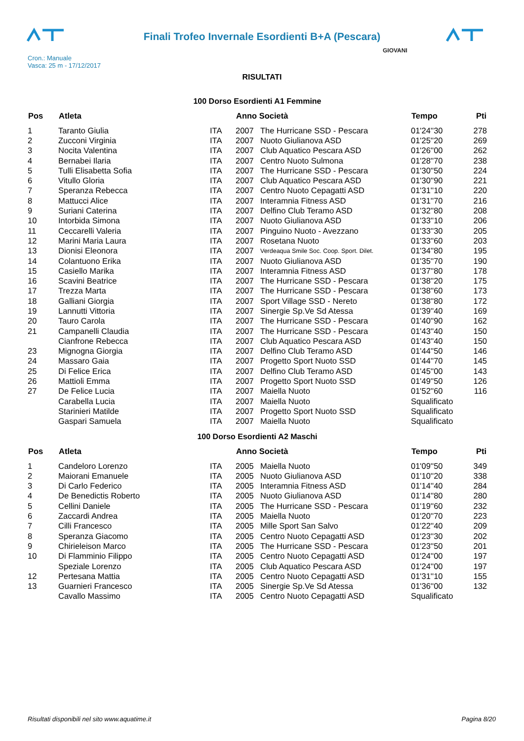Finali Trofeo Invernale Esordienti B+A (Pescara)
Cron.: Manuale
Vasca: 25 m - 17/12/2017
GIOVANI
RISULTATI
100 Dorso Esordienti A1 Femmine
| Pos | Atleta | | Anno Società | | Tempo | Pti |
| --- | --- | --- | --- | --- | --- | --- |
| 1 | Taranto Giulia | ITA | 2007 | The Hurricane SSD - Pescara | 01'24''30 | 278 |
| 2 | Zucconi Virginia | ITA | 2007 | Nuoto Giulianova ASD | 01'25''20 | 269 |
| 3 | Nocita Valentina | ITA | 2007 | Club Aquatico Pescara ASD | 01'26''00 | 262 |
| 4 | Bernabei Ilaria | ITA | 2007 | Centro Nuoto Sulmona | 01'28''70 | 238 |
| 5 | Tulli Elisabetta Sofia | ITA | 2007 | The Hurricane SSD - Pescara | 01'30''50 | 224 |
| 6 | Vitullo Gloria | ITA | 2007 | Club Aquatico Pescara ASD | 01'30''90 | 221 |
| 7 | Speranza Rebecca | ITA | 2007 | Centro Nuoto Cepagatti ASD | 01'31''10 | 220 |
| 8 | Mattucci Alice | ITA | 2007 | Interamnia Fitness ASD | 01'31''70 | 216 |
| 9 | Suriani Caterina | ITA | 2007 | Delfino Club Teramo ASD | 01'32''80 | 208 |
| 10 | Intorbida Simona | ITA | 2007 | Nuoto Giulianova ASD | 01'33''10 | 206 |
| 11 | Ceccarelli Valeria | ITA | 2007 | Pinguino Nuoto - Avezzano | 01'33''30 | 205 |
| 12 | Marini Maria Laura | ITA | 2007 | Rosetana Nuoto | 01'33''60 | 203 |
| 13 | Dionisi Eleonora | ITA | 2007 | Verdeaqua Smile Soc. Coop. Sport. Dilet. | 01'34''80 | 195 |
| 14 | Colantuono Erika | ITA | 2007 | Nuoto Giulianova ASD | 01'35''70 | 190 |
| 15 | Casiello Marika | ITA | 2007 | Interamnia Fitness ASD | 01'37''80 | 178 |
| 16 | Scavini Beatrice | ITA | 2007 | The Hurricane SSD - Pescara | 01'38''20 | 175 |
| 17 | Trezza Marta | ITA | 2007 | The Hurricane SSD - Pescara | 01'38''60 | 173 |
| 18 | Galliani Giorgia | ITA | 2007 | Sport Village SSD - Nereto | 01'38''80 | 172 |
| 19 | Lannutti Vittoria | ITA | 2007 | Sinergie Sp.Ve Sd Atessa | 01'39''40 | 169 |
| 20 | Tauro Carola | ITA | 2007 | The Hurricane SSD - Pescara | 01'40''90 | 162 |
| 21 | Campanelli Claudia | ITA | 2007 | The Hurricane SSD - Pescara | 01'43''40 | 150 |
| | Cianfrone Rebecca | ITA | 2007 | Club Aquatico Pescara ASD | 01'43''40 | 150 |
| 23 | Mignogna Giorgia | ITA | 2007 | Delfino Club Teramo ASD | 01'44''50 | 146 |
| 24 | Massaro Gaia | ITA | 2007 | Progetto Sport Nuoto SSD | 01'44''70 | 145 |
| 25 | Di Felice Erica | ITA | 2007 | Delfino Club Teramo ASD | 01'45''00 | 143 |
| 26 | Mattioli Emma | ITA | 2007 | Progetto Sport Nuoto SSD | 01'49''50 | 126 |
| 27 | De Felice Lucia | ITA | 2007 | Maiella Nuoto | 01'52''60 | 116 |
| | Carabella Lucia | ITA | 2007 | Maiella Nuoto | Squalificato | |
| | Starinieri Matilde | ITA | 2007 | Progetto Sport Nuoto SSD | Squalificato | |
| | Gaspari Samuela | ITA | 2007 | Maiella Nuoto | Squalificato | |
100 Dorso Esordienti A2 Maschi
| Pos | Atleta | | Anno Società | | Tempo | Pti |
| --- | --- | --- | --- | --- | --- | --- |
| 1 | Candeloro Lorenzo | ITA | 2005 | Maiella Nuoto | 01'09''50 | 349 |
| 2 | Maiorani Emanuele | ITA | 2005 | Nuoto Giulianova ASD | 01'10''20 | 338 |
| 3 | Di Carlo Federico | ITA | 2005 | Interamnia Fitness ASD | 01'14''40 | 284 |
| 4 | De Benedictis Roberto | ITA | 2005 | Nuoto Giulianova ASD | 01'14''80 | 280 |
| 5 | Cellini Daniele | ITA | 2005 | The Hurricane SSD - Pescara | 01'19''60 | 232 |
| 6 | Zaccardi Andrea | ITA | 2005 | Maiella Nuoto | 01'20''70 | 223 |
| 7 | Cilli Francesco | ITA | 2005 | Mille Sport San Salvo | 01'22''40 | 209 |
| 8 | Speranza Giacomo | ITA | 2005 | Centro Nuoto Cepagatti ASD | 01'23''30 | 202 |
| 9 | Chirieleison Marco | ITA | 2005 | The Hurricane SSD - Pescara | 01'23''50 | 201 |
| 10 | Di Flamminio Filippo | ITA | 2005 | Centro Nuoto Cepagatti ASD | 01'24''00 | 197 |
| | Speziale Lorenzo | ITA | 2005 | Club Aquatico Pescara ASD | 01'24''00 | 197 |
| 12 | Pertesana Mattia | ITA | 2005 | Centro Nuoto Cepagatti ASD | 01'31''10 | 155 |
| 13 | Guarnieri Francesco | ITA | 2005 | Sinergie Sp.Ve Sd Atessa | 01'36''00 | 132 |
| | Cavallo Massimo | ITA | 2005 | Centro Nuoto Cepagatti ASD | Squalificato | |
Risultati disponibili nel sito www.aquatime.it Pagina 8/20